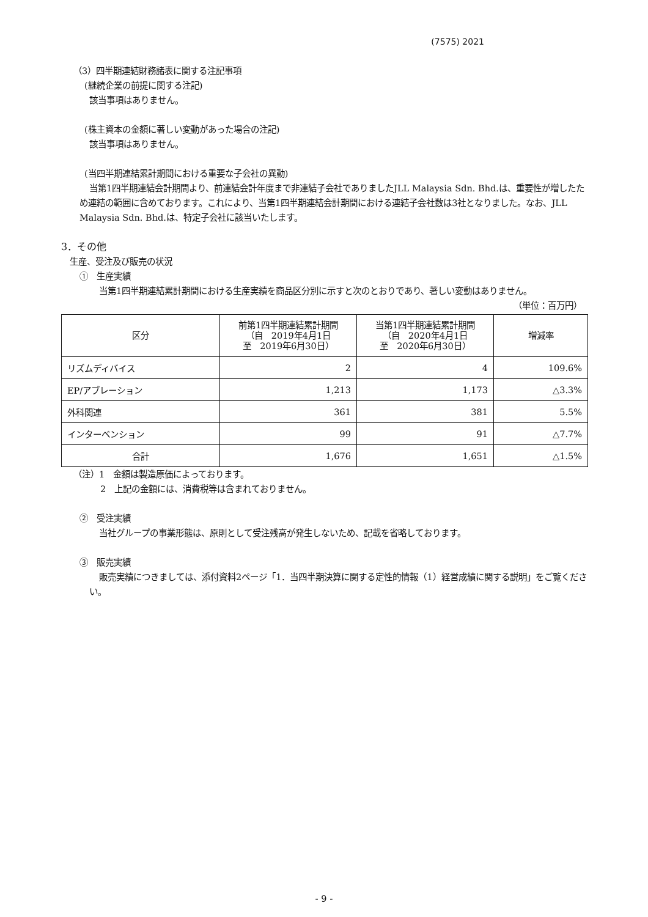(7575) 2021
（3）四半期連結財務諸表に関する注記事項
(継続企業の前提に関する注記)
該当事項はありません。
(株主資本の金額に著しい変動があった場合の注記)
該当事項はありません。
(当四半期連結累計期間における重要な子会社の異動)
当第1四半期連結会計期間より、前連結会計年度まで非連結子会社でありましたJLL Malaysia Sdn. Bhd.は、重要性が増したため連結の範囲に含めております。これにより、当第1四半期連結会計期間における連結子会社数は3社となりました。なお、JLL Malaysia Sdn. Bhd.は、特定子会社に該当いたします。
3．その他
生産、受注及び販売の状況
①　生産実績
当第1四半期連結累計期間における生産実績を商品区分別に示すと次のとおりであり、著しい変動はありません。
（単位：百万円）
| 区分 | 前第1四半期連結累計期間 （自 2019年4月1日 至 2019年6月30日） | 当第1四半期連結累計期間 （自 2020年4月1日 至 2020年6月30日） | 増減率 |
| --- | --- | --- | --- |
| リズムディバイス | 2 | 4 | 109.6% |
| EP/アブレーション | 1,213 | 1,173 | △3.3% |
| 外科関連 | 361 | 381 | 5.5% |
| インターベンション | 99 | 91 | △7.7% |
| 合計 | 1,676 | 1,651 | △1.5% |
（注）1　金額は製造原価によっております。
2　上記の金額には、消費税等は含まれておりません。
②　受注実績
当社グループの事業形態は、原則として受注残高が発生しないため、記載を省略しております。
③　販売実績
販売実績につきましては、添付資料2ページ「1．当四半期決算に関する定性的情報（1）経営成績に関する説明」をご覧ください。
- 9 -